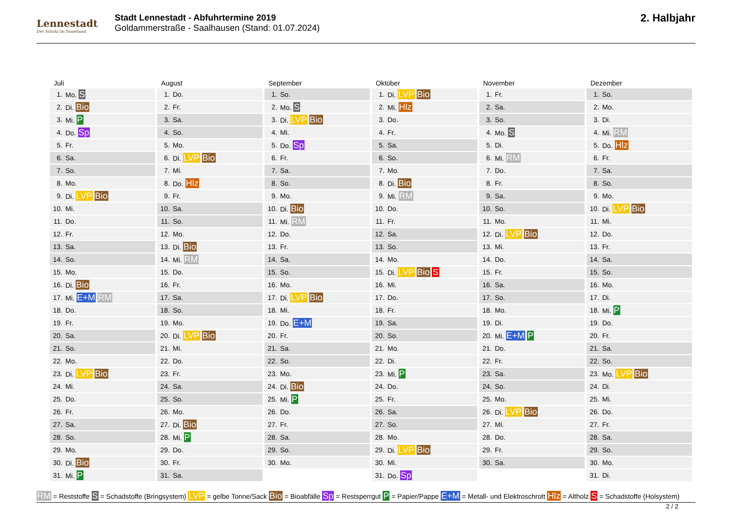Lennestadt
Der Schatz im Sauerland
Stadt Lennestadt - Abfuhrtermine 2019
Goldammerstraße - Saalhausen (Stand: 01.07.2024)
2. Halbjahr
Juli
| 1. | Mo. S |
| 2. | Di. Bio |
| 3. | Mi. P |
| 4. | Do. Sp |
| 5. | Fr. |
| 6. | Sa. |
| 7. | So. |
| 8. | Mo. |
| 9. | Di. LVP Bio |
| 10. | Mi. |
| 11. | Do. |
| 12. | Fr. |
| 13. | Sa. |
| 14. | So. |
| 15. | Mo. |
| 16. | Di. Bio |
| 17. | Mi. E+M RM |
| 18. | Do. |
| 19. | Fr. |
| 20. | Sa. |
| 21. | So. |
| 22. | Mo. |
| 23. | Di. LVP Bio |
| 24. | Mi. |
| 25. | Do. |
| 26. | Fr. |
| 27. | Sa. |
| 28. | So. |
| 29. | Mo. |
| 30. | Di. Bio |
| 31. | Mi. P |
August
| 1. | Do. |
| 2. | Fr. |
| 3. | Sa. |
| 4. | So. |
| 5. | Mo. |
| 6. | Di. LVP Bio |
| 7. | Mi. |
| 8. | Do. Hlz |
| 9. | Fr. |
| 10. | Sa. |
| 11. | So. |
| 12. | Mo. |
| 13. | Di. Bio |
| 14. | Mi. RM |
| 15. | Do. |
| 16. | Fr. |
| 17. | Sa. |
| 18. | So. |
| 19. | Mo. |
| 20. | Di. LVP Bio |
| 21. | Mi. |
| 22. | Do. |
| 23. | Fr. |
| 24. | Sa. |
| 25. | So. |
| 26. | Mo. |
| 27. | Di. Bio |
| 28. | Mi. P |
| 29. | Do. |
| 30. | Fr. |
| 31. | Sa. |
September
| 1. | So. |
| 2. | Mo. S |
| 3. | Di. LVP Bio |
| 4. | Mi. |
| 5. | Do. Sp |
| 6. | Fr. |
| 7. | Sa. |
| 8. | So. |
| 9. | Mo. |
| 10. | Di. Bio |
| 11. | Mi. RM |
| 12. | Do. |
| 13. | Fr. |
| 14. | Sa. |
| 15. | So. |
| 16. | Mo. |
| 17. | Di. LVP Bio |
| 18. | Mi. |
| 19. | Do. E+M |
| 20. | Fr. |
| 21. | Sa. |
| 22. | So. |
| 23. | Mo. |
| 24. | Di. Bio |
| 25. | Mi. P |
| 26. | Do. |
| 27. | Fr. |
| 28. | Sa. |
| 29. | So. |
| 30. | Mo. |
Oktober
| 1. | Di. LVP Bio |
| 2. | Mi. Hlz |
| 3. | Do. |
| 4. | Fr. |
| 5. | Sa. |
| 6. | So. |
| 7. | Mo. |
| 8. | Di. Bio |
| 9. | Mi. RM |
| 10. | Do. |
| 11. | Fr. |
| 12. | Sa. |
| 13. | So. |
| 14. | Mo. |
| 15. | Di. LVP Bio S |
| 16. | Mi. |
| 17. | Do. |
| 18. | Fr. |
| 19. | Sa. |
| 20. | So. |
| 21. | Mo. |
| 22. | Di. |
| 23. | Mi. P |
| 24. | Do. |
| 25. | Fr. |
| 26. | Sa. |
| 27. | So. |
| 28. | Mo. |
| 29. | Di. LVP Bio |
| 30. | Mi. |
| 31. | Do. Sp |
November
| 1. | Fr. |
| 2. | Sa. |
| 3. | So. |
| 4. | Mo. S |
| 5. | Di. |
| 6. | Mi. RM |
| 7. | Do. |
| 8. | Fr. |
| 9. | Sa. |
| 10. | So. |
| 11. | Mo. |
| 12. | Di. LVP Bio |
| 13. | Mi. |
| 14. | Do. |
| 15. | Fr. |
| 16. | Sa. |
| 17. | So. |
| 18. | Mo. |
| 19. | Di. |
| 20. | Mi. E+M P |
| 21. | Do. |
| 22. | Fr. |
| 23. | Sa. |
| 24. | So. |
| 25. | Mo. |
| 26. | Di. LVP Bio |
| 27. | Mi. |
| 28. | Do. |
| 29. | Fr. |
| 30. | Sa. |
Dezember
| 1. | So. |
| 2. | Mo. |
| 3. | Di. |
| 4. | Mi. RM |
| 5. | Do. Hlz |
| 6. | Fr. |
| 7. | Sa. |
| 8. | So. |
| 9. | Mo. |
| 10. | Di. LVP Bio |
| 11. | Mi. |
| 12. | Do. |
| 13. | Fr. |
| 14. | Sa. |
| 15. | So. |
| 16. | Mo. |
| 17. | Di. |
| 18. | Mi. P |
| 19. | Do. |
| 20. | Fr. |
| 21. | Sa. |
| 22. | So. |
| 23. | Mo. LVP Bio |
| 24. | Di. |
| 25. | Mi. |
| 26. | Do. |
| 27. | Fr. |
| 28. | Sa. |
| 29. | So. |
| 30. | Mo. |
| 31. | Di. |
RM = Reststoffe S = Schadstoffe (Bringsystem) LVP = gelbe Tonne/Sack Bio = Bioabfälle Sp = Restsperrgut P = Papier/Pappe E+M = Metall- und Elektroschrott Hlz = Altholz S = Schadstoffe (Holsystem)
2 / 2